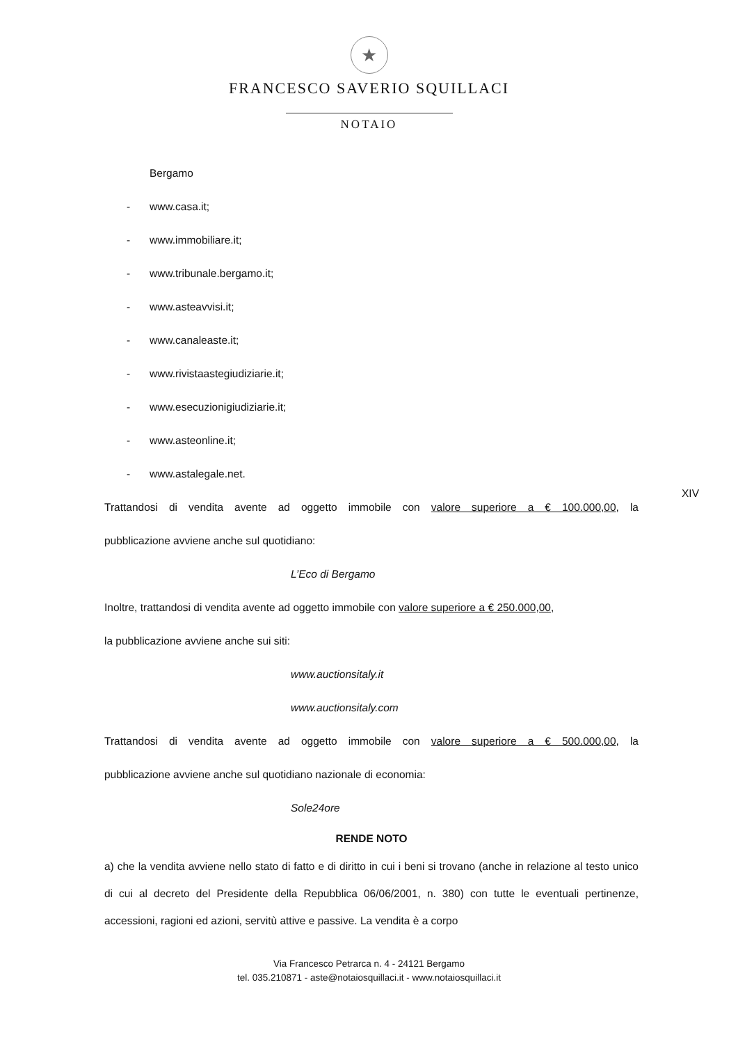★
FRANCESCO SAVERIO SQUILLACI
NOTAIO
XIV
Bergamo
- www.casa.it;
- www.immobiliare.it;
- www.tribunale.bergamo.it;
- www.asteavvisi.it;
- www.canaleaste.it;
- www.rivistaastegiudiziarie.it;
- www.esecuzionigiudiziarie.it;
- www.asteonline.it;
- www.astalegale.net.
Trattandosi di vendita avente ad oggetto immobile con valore superiore a € 100.000,00, la
pubblicazione avviene anche sul quotidiano:
L’Eco di Bergamo
Inoltre, trattandosi di vendita avente ad oggetto immobile con valore superiore a € 250.000,00,
la pubblicazione avviene anche sui siti:
www.auctionsitaly.it
www.auctionsitaly.com
Trattandosi di vendita avente ad oggetto immobile con valore superiore a € 500.000,00, la
pubblicazione avviene anche sul quotidiano nazionale di economia:
Sole24ore
RENDE NOTO
a) che la vendita avviene nello stato di fatto e di diritto in cui i beni si trovano (anche in relazione al testo unico di cui al decreto del Presidente della Repubblica 06/06/2001, n. 380) con tutte le eventuali pertinenze, accessioni, ragioni ed azioni, servitù attive e passive. La vendita è a corpo
Via Francesco Petrarca n. 4 - 24121 Bergamo
tel. 035.210871 - aste@notaiosquillaci.it - www.notaiosquillaci.it